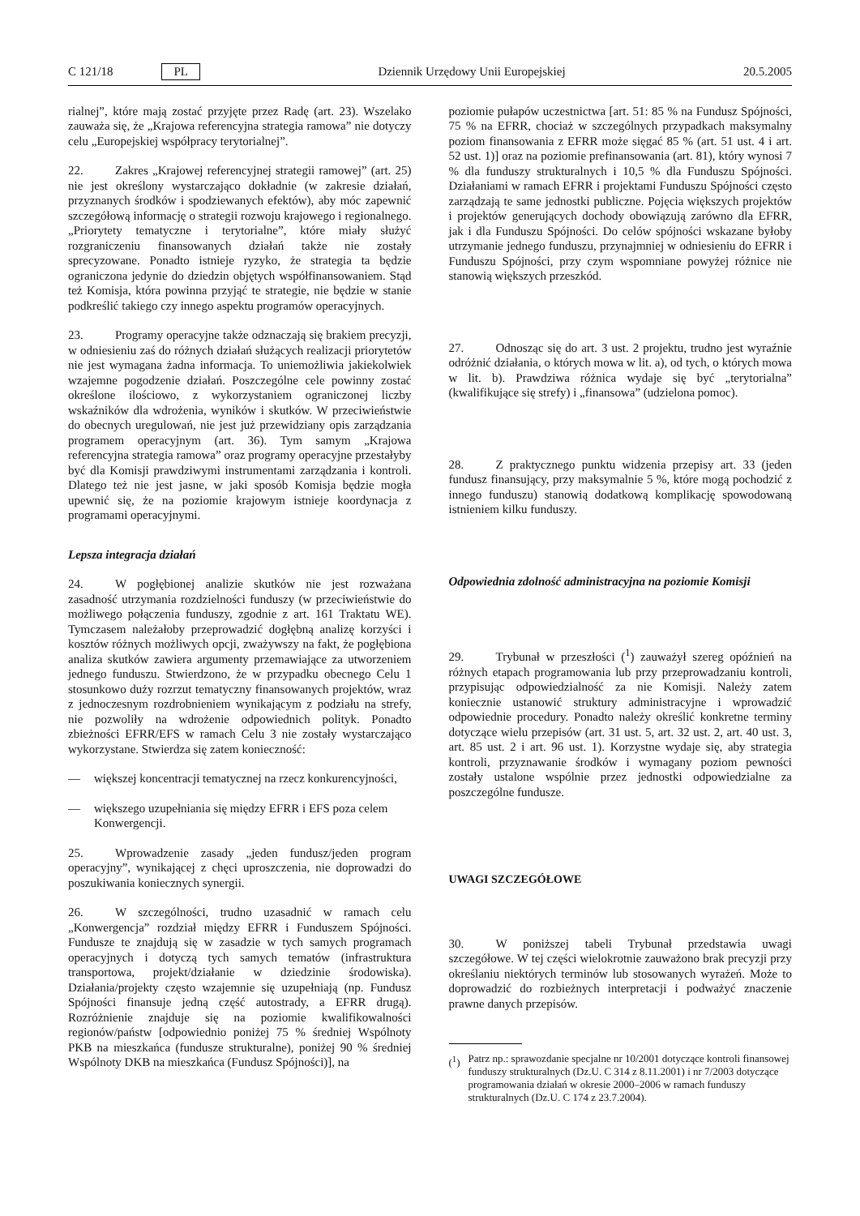C 121/18 PL Dziennik Urzędowy Unii Europejskiej 20.5.2005
rialnej”, które mają zostać przyjęte przez Radę (art. 23). Wszelako zauważa się, że „Krajowa referencyjna strategia ramowa” nie dotyczy celu „Europejskiej współpracy terytorialnej”.
22. Zakres „Krajowej referencyjnej strategii ramowej” (art. 25) nie jest określony wystarczająco dokładnie (w zakresie działań, przyznanych środków i spodziewanych efektów), aby móc zapewnić szczegółową informację o strategii rozwoju krajowego i regionalnego. „Priorytety tematyczne i terytorialne”, które miały służyć rozgraniczeniu finansowanych działań także nie zostały sprecyzowane. Ponadto istnieje ryzyko, że strategia ta będzie ograniczona jedynie do dziedzin objętych współfinansowaniem. Stąd też Komisja, która powinna przyjąć te strategie, nie będzie w stanie podkreślić takiego czy innego aspektu programów operacyjnych.
23. Programy operacyjne także odznaczają się brakiem precyzji, w odniesieniu zaś do różnych działań służących realizacji priorytetów nie jest wymagana żadna informacja. To uniemożliwia jakiekolwiek wzajemne pogodzenie działań. Poszczególne cele powinny zostać określone ilościowo, z wykorzystaniem ograniczonej liczby wskaźników dla wdrożenia, wyników i skutków. W przeciwieństwie do obecnych uregulowań, nie jest już przewidziany opis zarządzania programem operacyjnym (art. 36). Tym samym „Krajowa referencyjna strategia ramowa” oraz programy operacyjne przestałyby być dla Komisji prawdziwymi instrumentami zarządzania i kontroli. Dlatego też nie jest jasne, w jaki sposób Komisja będzie mogła upewnić się, że na poziomie krajowym istnieje koordynacja z programami operacyjnymi.
Lepsza integracja działań
24. W pogłębionej analizie skutków nie jest rozważana zasadność utrzymania rozdzielności funduszy (w przeciwieństwie do możliwego połączenia funduszy, zgodnie z art. 161 Traktatu WE). Tymczasem należałoby przeprowadzić dogłębną analizę korzyści i kosztów różnych możliwych opcji, zważywszy na fakt, że pogłębiona analiza skutków zawiera argumenty przemawiające za utworzeniem jednego funduszu. Stwierdzono, że w przypadku obecnego Celu 1 stosunkowo duży rozrzut tematyczny finansowanych projektów, wraz z jednoczesnym rozdrobnieniem wynikającym z podziału na strefy, nie pozwoliły na wdrożenie odpowiednich polityk. Ponadto zbieżności EFRR/EFS w ramach Celu 3 nie zostały wystarczająco wykorzystane. Stwierdza się zatem konieczność:
— większej koncentracji tematycznej na rzecz konkurencyjności,
— większego uzupełniania się między EFRR i EFS poza celem Konwergencji.
25. Wprowadzenie zasady „jeden fundusz/jeden program operacyjny”, wynikającej z chęci uproszczenia, nie doprowadzi do poszukiwania koniecznych synergii.
26. W szczególności, trudno uzasadnić w ramach celu „Konwergencja” rozdział między EFRR i Funduszem Spójności. Fundusze te znajdują się w zasadzie w tych samych programach operacyjnych i dotyczą tych samych tematów (infrastruktura transportowa, projekt/działanie w dziedzinie środowiska). Działania/projekty często wzajemnie się uzupełniają (np. Fundusz Spójności finansuje jedną część autostrady, a EFRR drugą). Rozróżnienie znajduje się na poziomie kwalifikowalności regionów/państw [odpowiednio poniżej 75 % średniej Wspólnoty PKB na mieszkańca (fundusze strukturalne), poniżej 90 % średniej Wspólnoty DKB na mieszkańca (Fundusz Spójności)], na
poziomie pułapów uczestnictwa [art. 51: 85 % na Fundusz Spójności, 75 % na EFRR, chociaż w szczególnych przypadkach maksymalny poziom finansowania z EFRR może sięgać 85 % (art. 51 ust. 4 i art. 52 ust. 1)] oraz na poziomie prefinansowania (art. 81), który wynosi 7 % dla funduszy strukturalnych i 10,5 % dla Funduszu Spójności. Działaniami w ramach EFRR i projektami Funduszu Spójności często zarządzają te same jednostki publiczne. Pojęcia większych projektów i projektów generujących dochody obowiązują zarówno dla EFRR, jak i dla Funduszu Spójności. Do celów spójności wskazane byłoby utrzymanie jednego funduszu, przynajmniej w odniesieniu do EFRR i Funduszu Spójności, przy czym wspomniane powyżej różnice nie stanowią większych przeszkód.
27. Odnosząc się do art. 3 ust. 2 projektu, trudno jest wyraźnie odróżnić działania, o których mowa w lit. a), od tych, o których mowa w lit. b). Prawdziwa różnica wydaje się być „terytorialna” (kwalifikujące się strefy) i „finansowa” (udzielona pomoc).
28. Z praktycznego punktu widzenia przepisy art. 33 (jeden fundusz finansujący, przy maksymalnie 5 %, które mogą pochodzić z innego funduszu) stanowią dodatkową komplikację spowodowaną istnieniem kilku funduszy.
Odpowiednia zdolność administracyjna na poziomie Komisji
29. Trybunał w przeszłości (<sup>1</sup>) zauważył szereg opóźnień na różnych etapach programowania lub przy przeprowadzaniu kontroli, przypisując odpowiedzialność za nie Komisji. Należy zatem koniecznie ustanowić struktury administracyjne i wprowadzić odpowiednie procedury. Ponadto należy określić konkretne terminy dotyczące wielu przepisów (art. 31 ust. 5, art. 32 ust. 2, art. 40 ust. 3, art. 85 ust. 2 i art. 96 ust. 1). Korzystne wydaje się, aby strategia kontroli, przyznawanie środków i wymagany poziom pewności zostały ustalone wspólnie przez jednostki odpowiedzialne za poszczególne fundusze.
UWAGI SZCZEGÓŁOWE
30. W poniższej tabeli Trybunał przedstawia uwagi szczegółowe. W tej części wielokrotnie zauważono brak precyzji przy określaniu niektórych terminów lub stosowanych wyrażeń. Może to doprowadzić do rozbieżnych interpretacji i podważyć znaczenie prawne danych przepisów.
(<sup>1</sup>) Patrz np.: sprawozdanie specjalne nr 10/2001 dotyczące kontroli finansowej funduszy strukturalnych (Dz.U. C 314 z 8.11.2001) i nr 7/2003 dotyczące programowania działań w okresie 2000–2006 w ramach funduszy strukturalnych (Dz.U. C 174 z 23.7.2004).